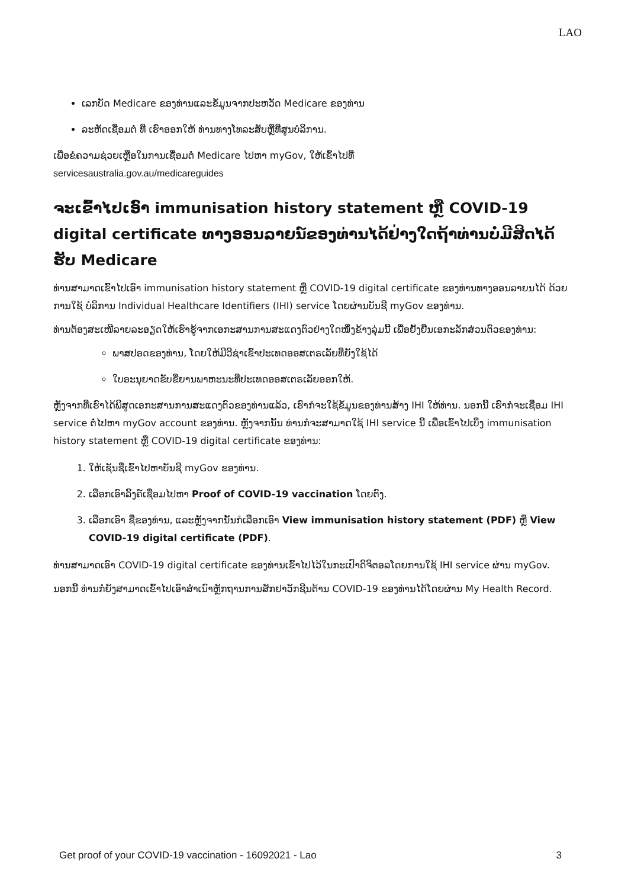LAO
ເລກບັດ Medicare ຂອງທ່ານແລະຂໍ້ມູນຈາກປະຫວັດ Medicare ຂອງທ່ານ
ລະຫັດເຊື່ອມຕໍ່ ທີ່ ເຮົາອອກໃຫ້ ທ່ານທາງໂທລະສັບຫຼືທີ່ສູນບໍລິການ.
ເພື່ອຂໍຄວາມຊ່ວຍເຫຼືອໃນການເຊື່ອມຕໍ່ Medicare ໄປຫາ myGov, ໃຫ້ເຂົ້າໄປທີ່
servicesaustralia.gov.au/medicareguides
ຈະເຂົ້າໄປເອົາ immunisation history statement ຫຼື COVID-19 digital certificate ທາງອອນລາຍນ໌ຂອງທ່ານໄດ້ຢ່າງໃດຖ້າທ່ານບໍ່ມີສິດໄດ້ຮັບ Medicare
ທ່ານສາມາດເຂົ້າໄປເອົາ immunisation history statement ຫຼື COVID-19 digital certificate ຂອງທ່ານທາງອອນລາຍນໄດ້ ດ້ວຍການໃຊ້ ບໍລິການ Individual Healthcare Identifiers (IHI) service ໂດຍຜ່ານບັນຊີ myGov ຂອງທ່ານ.
ທ່ານຕ້ອງສະເໜີລາຍລະອຽດໃຫ້ເຮົາຮູ້ຈາກເອກະສານການສະແດງຕົວຢ່າງໃດໜຶ່ງຂ້າງລຸ່ມນີ້ ເພື່ອຢັ້ງຢືນເອກະລັກສ່ວນຕົວຂອງທ່ານ:
ພາສປອດຂອງທ່ານ, ໂດຍໃຫ້ມີວີຊ່າເຂົ້າປະເທດອອສເຕຣເລັຍທີ່ຍັງໃຊ້ໄດ້
ໃບອະນຸຍາດຂັບຂີ່ຍານພາຫະນະທີ່ປະເທດອອສເຕຣເລັຍອອກໃຫ້.
ຫຼັງຈາກທີ່ເຮົາໄດ້ພິສູດເອກະສານການສະແດງຕົວຂອງທ່ານແລ້ວ, ເຮົາກໍຈະໃຊ້ຂໍ້ມູນຂອງທ່ານສ້າງ IHI ໃຫ້ທ່ານ. ນອກນີ້ ເຮົາກໍຈະເຊື່ອມ IHI service ຕໍ່ໄປຫາ myGov account ຂອງທ່ານ. ຫຼັງຈາກນັ້ນ ທ່ານກໍຈະສາມາດໃຊ້ IHI service ນີ້ ເພື່ອເຂົ້າໄປເບິ່ງ immunisation history statement ຫຼື COVID-19 digital certificate ຂອງທ່ານ:
1. ໃຫ້ເຊັນຊື່ເຂົ້າໄປຫາບັນຊີ myGov ຂອງທ່ານ.
2. ເລືອກເອົາລິ້ງຄ໌ເຊື່ອມໄປຫາ Proof of COVID-19 vaccination ໂດຍຕົງ.
3. ເລືອກເອົາ ຊື່ຂອງທ່ານ, ແລະຫຼັງຈາກນັ້ນກໍເລືອກເອົາ View immunisation history statement (PDF) ຫຼື View COVID-19 digital certificate (PDF).
ທ່ານສາມາດເອົາ COVID-19 digital certificate ຂອງທ່ານເຂົ້າໄປໄວ້ໃນກະເປົາດິຈິຕອລໂດຍການໃຊ້ IHI service ຜ່ານ myGov.
ນອກນີ້ ທ່ານກໍຍັງສາມາດເຂົ້າໄປເອົາສຳເນົາຫຼັກຖານການສັກຢາວັກຊີນຕ້ານ COVID-19 ຂອງທ່ານໄດ້ໂດຍຜ່ານ My Health Record.
Get proof of your COVID-19 vaccination - 16092021 - Lao 3